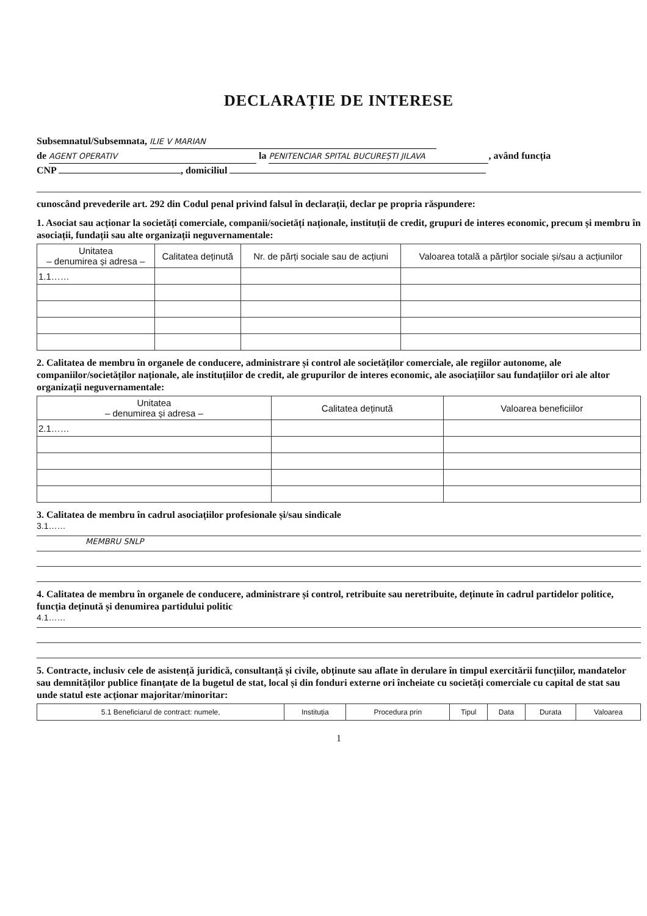DECLARAȚIE DE INTERESE
Subsemnatul/Subsemnata, ILIE V MARIAN
de AGENT OPERATIV la PENITENCIAR SPITAL BUCUREȘTI JILAVA, având funcția
CNP , domiciliul
cunoscând prevederile art. 292 din Codul penal privind falsul în declarații, declar pe propria răspundere:
1. Asociat sau acționar la societăți comerciale, companii/societăți naționale, instituții de credit, grupuri de interes economic, precum și membru în asociații, fundații sau alte organizații neguvernamentale:
| Unitatea – denumirea și adresa – | Calitatea deținută | Nr. de părți sociale sau de acțiuni | Valoarea totală a părților sociale și/sau a acțiunilor |
| --- | --- | --- | --- |
| 1.1…… | | | |
2. Calitatea de membru în organele de conducere, administrare și control ale societăților comerciale, ale regiilor autonome, ale companiilor/societăților naționale, ale instituțiilor de credit, ale grupurilor de interes economic, ale asociațiilor sau fundațiilor ori ale altor organizații neguvernamentale:
| Unitatea – denumirea și adresa – | Calitatea deținută | Valoarea beneficiilor |
| --- | --- | --- |
| 2.1…… | | |
3. Calitatea de membru în cadrul asociațiilor profesionale și/sau sindicale
3.1……
MEMBRU SNLP
4. Calitatea de membru în organele de conducere, administrare și control, retribuite sau neretribuite, deținute în cadrul partidelor politice, funcția deținută și denumirea partidului politic
4.1……
5. Contracte, inclusiv cele de asistență juridică, consultanță și civile, obținute sau aflate în derulare în timpul exercitării funcțiilor, mandatelor sau demnităților publice finanțate de la bugetul de stat, local și din fonduri externe ori încheiate cu societăți comerciale cu capital de stat sau unde statul este acționar majoritar/minoritar:
| 5.1 Beneficiarul de contract: numele, | Instituția | Procedura prin | Tipul | Data | Durata | Valoarea |
| --- | --- | --- | --- | --- | --- | --- |
1